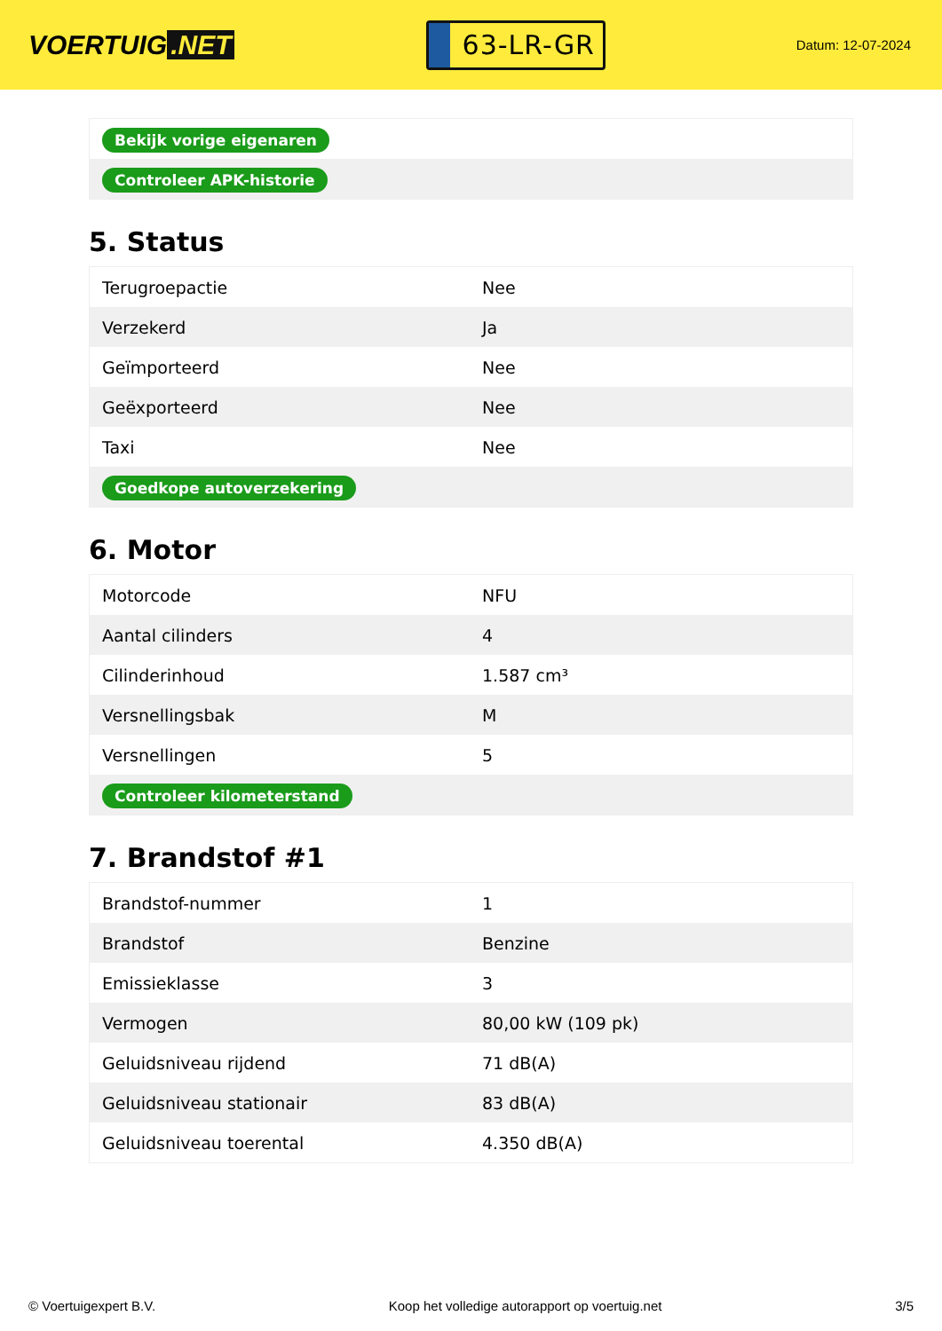VOERTUIG.NET
63-LR-GR
Datum: 12-07-2024
| Bekijk vorige eigenaren |
| Controleer APK-historie |
5. Status
| Terugroepactie | Nee |
| Verzekerd | Ja |
| Geïmporteerd | Nee |
| Geëxporteerd | Nee |
| Taxi | Nee |
| Goedkope autoverzekering | |
6. Motor
| Motorcode | NFU |
| Aantal cilinders | 4 |
| Cilinderinhoud | 1.587 cm³ |
| Versnellingsbak | M |
| Versnellingen | 5 |
| Controleer kilometerstand | |
7. Brandstof #1
| Brandstof-nummer | 1 |
| Brandstof | Benzine |
| Emissieklasse | 3 |
| Vermogen | 80,00 kW (109 pk) |
| Geluidsniveau rijdend | 71 dB(A) |
| Geluidsniveau stationair | 83 dB(A) |
| Geluidsniveau toerental | 4.350 dB(A) |
© Voertuigexpert B.V. Koop het volledige autorapport op voertuig.net 3/5